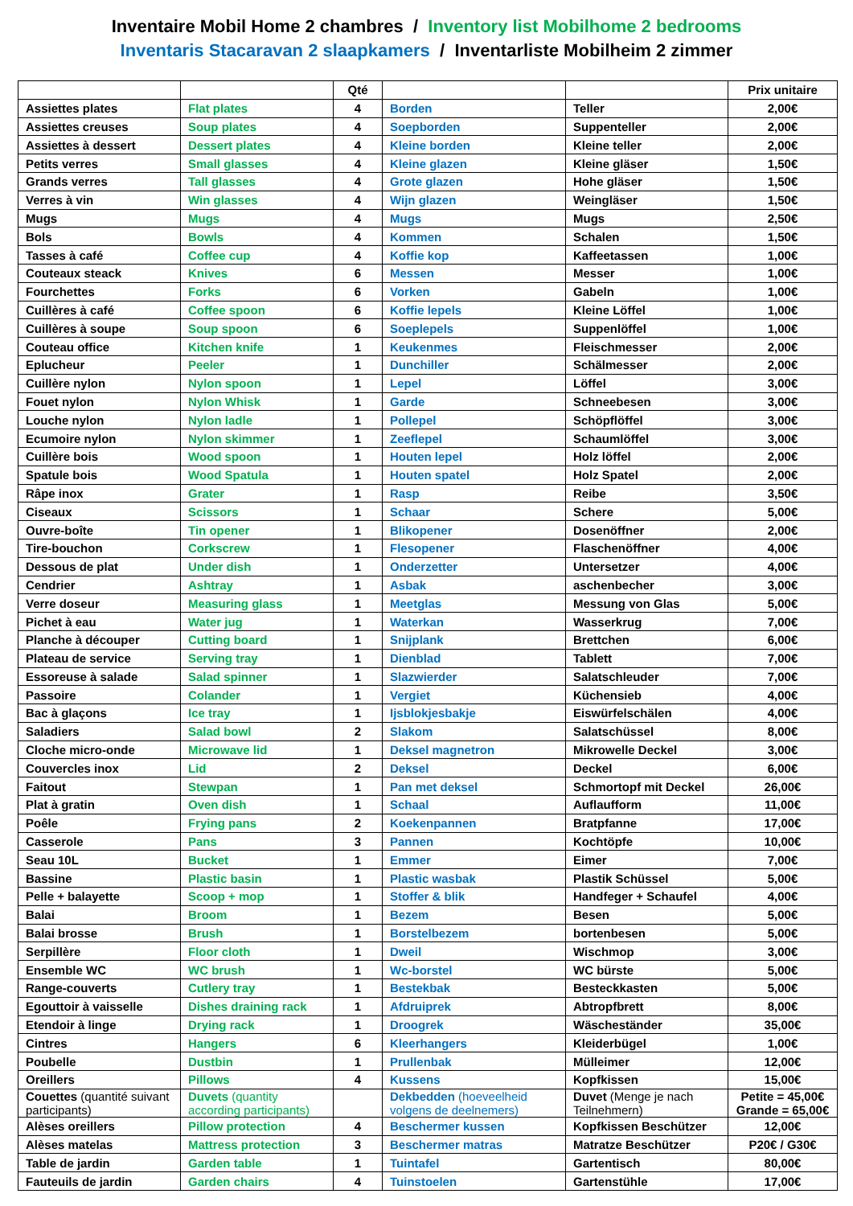Inventaire Mobil Home 2 chambres / Inventory list Mobilhome 2 bedrooms
Inventaris Stacaravan 2 slaapkamers / Inventarliste Mobilheim 2 zimmer
| | | Qté | | | Prix unitaire |
| --- | --- | --- | --- | --- | --- |
| Assiettes plates | Flat plates | 4 | Borden | Teller | 2,00€ |
| Assiettes creuses | Soup plates | 4 | Soepborden | Suppenteller | 2,00€ |
| Assiettes à dessert | Dessert plates | 4 | Kleine borden | Kleine teller | 2,00€ |
| Petits verres | Small glasses | 4 | Kleine glazen | Kleine gläser | 1,50€ |
| Grands verres | Tall glasses | 4 | Grote glazen | Hohe gläser | 1,50€ |
| Verres à vin | Win glasses | 4 | Wijn glazen | Weingläser | 1,50€ |
| Mugs | Mugs | 4 | Mugs | Mugs | 2,50€ |
| Bols | Bowls | 4 | Kommen | Schalen | 1,50€ |
| Tasses à café | Coffee cup | 4 | Koffie kop | Kaffeetassen | 1,00€ |
| Couteaux steack | Knives | 6 | Messen | Messer | 1,00€ |
| Fourchettes | Forks | 6 | Vorken | Gabeln | 1,00€ |
| Cuillères à café | Coffee spoon | 6 | Koffie lepels | Kleine Löffel | 1,00€ |
| Cuillères à soupe | Soup spoon | 6 | Soeplepels | Suppenlöffel | 1,00€ |
| Couteau office | Kitchen knife | 1 | Keukenmes | Fleischmesser | 2,00€ |
| Eplucheur | Peeler | 1 | Dunchiller | Schälmesser | 2,00€ |
| Cuillère nylon | Nylon spoon | 1 | Lepel | Löffel | 3,00€ |
| Fouet nylon | Nylon Whisk | 1 | Garde | Schneebesen | 3,00€ |
| Louche nylon | Nylon ladle | 1 | Pollepel | Schöpflöffel | 3,00€ |
| Ecumoire nylon | Nylon skimmer | 1 | Zeeflepel | Schaumlöffel | 3,00€ |
| Cuillère bois | Wood spoon | 1 | Houten lepel | Holz löffel | 2,00€ |
| Spatule bois | Wood Spatula | 1 | Houten spatel | Holz Spatel | 2,00€ |
| Râpe inox | Grater | 1 | Rasp | Reibe | 3,50€ |
| Ciseaux | Scissors | 1 | Schaar | Schere | 5,00€ |
| Ouvre-boîte | Tin opener | 1 | Blikopener | Dosenöffner | 2,00€ |
| Tire-bouchon | Corkscrew | 1 | Flesopener | Flaschenöffner | 4,00€ |
| Dessous de plat | Under dish | 1 | Onderzetter | Untersetzer | 4,00€ |
| Cendrier | Ashtray | 1 | Asbak | aschenbecher | 3,00€ |
| Verre doseur | Measuring glass | 1 | Meetglas | Messung von Glas | 5,00€ |
| Pichet à eau | Water jug | 1 | Waterkan | Wasserkrug | 7,00€ |
| Planche à découper | Cutting board | 1 | Snijplank | Brettchen | 6,00€ |
| Plateau de service | Serving tray | 1 | Dienblad | Tablett | 7,00€ |
| Essoreuse à salade | Salad spinner | 1 | Slazwierder | Salatschleuder | 7,00€ |
| Passoire | Colander | 1 | Vergiet | Küchensieb | 4,00€ |
| Bac à glaçons | Ice tray | 1 | Ijsblokjesbakje | Eiswürfelschälen | 4,00€ |
| Saladiers | Salad bowl | 2 | Slakom | Salatschüssel | 8,00€ |
| Cloche micro-onde | Microwave lid | 1 | Deksel magnetron | Mikrowelle Deckel | 3,00€ |
| Couvercles inox | Lid | 2 | Deksel | Deckel | 6,00€ |
| Faitout | Stewpan | 1 | Pan met deksel | Schmortopf mit Deckel | 26,00€ |
| Plat à gratin | Oven dish | 1 | Schaal | Auflaufform | 11,00€ |
| Poêle | Frying pans | 2 | Koekenpannen | Bratpfanne | 17,00€ |
| Casserole | Pans | 3 | Pannen | Kochtöpfe | 10,00€ |
| Seau 10L | Bucket | 1 | Emmer | Eimer | 7,00€ |
| Bassine | Plastic basin | 1 | Plastic wasbak | Plastik Schüssel | 5,00€ |
| Pelle + balayette | Scoop + mop | 1 | Stoffer & blik | Handfeger + Schaufel | 4,00€ |
| Balai | Broom | 1 | Bezem | Besen | 5,00€ |
| Balai brosse | Brush | 1 | Borstelbezem | bortenbesen | 5,00€ |
| Serpillère | Floor cloth | 1 | Dweil | Wischmop | 3,00€ |
| Ensemble WC | WC brush | 1 | Wc-borstel | WC bürste | 5,00€ |
| Range-couverts | Cutlery tray | 1 | Bestekbak | Besteckkasten | 5,00€ |
| Egouttoir à vaisselle | Dishes draining rack | 1 | Afdruiprek | Abtropfbrett | 8,00€ |
| Etendoir à linge | Drying rack | 1 | Droogrek | Wäscheständer | 35,00€ |
| Cintres | Hangers | 6 | Kleerhangers | Kleiderbügel | 1,00€ |
| Poubelle | Dustbin | 1 | Prullenbak | Mülleimer | 12,00€ |
| Oreillers | Pillows | 4 | Kussens | Kopfkissen | 15,00€ |
| Couettes (quantité suivant participants) | Duvets (quantity according participants) | | Dekbedden (hoeveelheid volgens de deelnemers) | Duvet (Menge je nach Teilnehmern) | Petite = 45,00€ Grande = 65,00€ |
| Alèses oreillers | Pillow protection | 4 | Beschermer kussen | Kopfkissen Beschützer | 12,00€ |
| Alèses matelas | Mattress protection | 3 | Beschermer matras | Matratze Beschützer | P20€ / G30€ |
| Table de jardin | Garden table | 1 | Tuintafel | Gartentisch | 80,00€ |
| Fauteuils de jardin | Garden chairs | 4 | Tuinstoelen | Gartenstühle | 17,00€ |